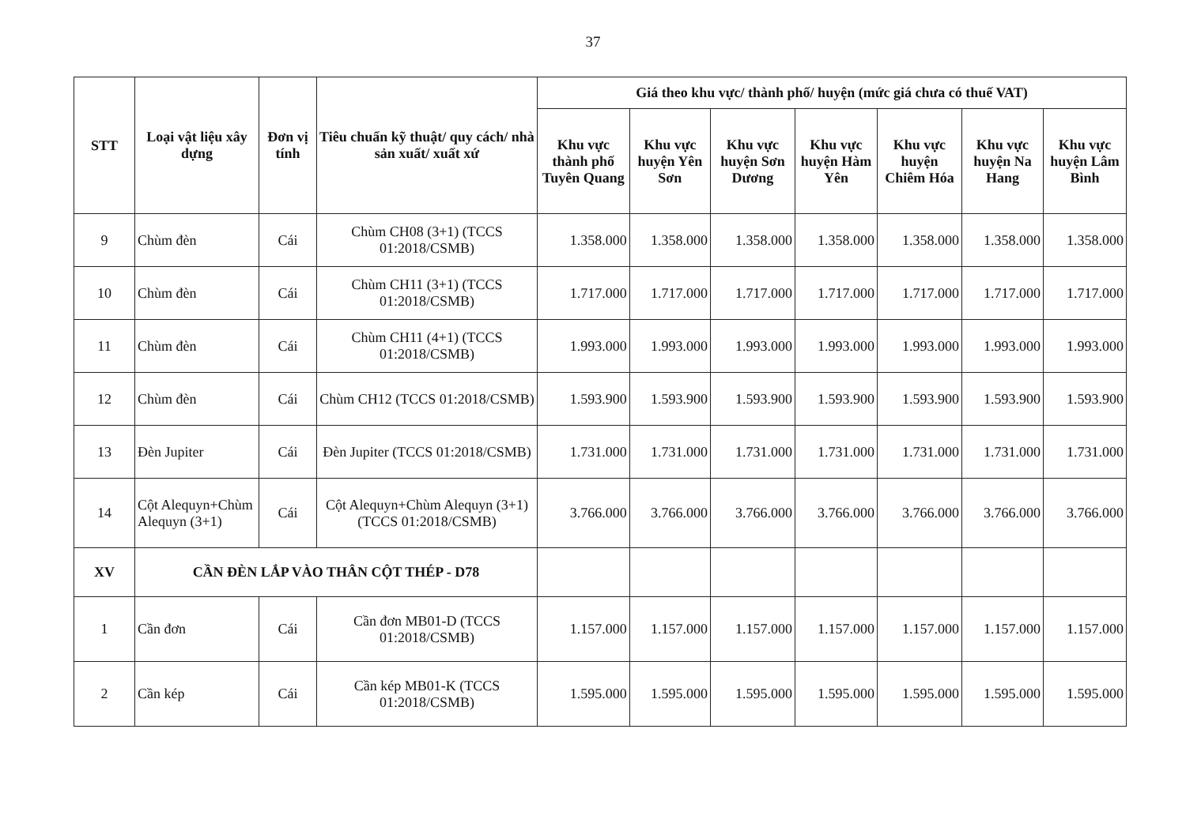37
| STT | Loại vật liệu xây dựng | Đơn vị tính | Tiêu chuẩn kỹ thuật/ quy cách/ nhà sản xuất/ xuất xứ | Giá theo khu vực/ thành phố/ huyện (mức giá chưa có thuế VAT) | | | | | | |
| --- | --- | --- | --- | --- | --- | --- | --- | --- | --- | --- |
| | | | | Khu vực thành phố Tuyên Quang | Khu vực huyện Yên Sơn | Khu vực huyện Sơn Dương | Khu vực huyện Hàm Yên | Khu vực huyện Chiêm Hóa | Khu vực huyện Na Hang | Khu vực huyện Lâm Bình |
| 9 | Chùm đèn | Cái | Chùm CH08 (3+1) (TCCS 01:2018/CSMB) | 1.358.000 | 1.358.000 | 1.358.000 | 1.358.000 | 1.358.000 | 1.358.000 | 1.358.000 |
| 10 | Chùm đèn | Cái | Chùm CH11 (3+1) (TCCS 01:2018/CSMB) | 1.717.000 | 1.717.000 | 1.717.000 | 1.717.000 | 1.717.000 | 1.717.000 | 1.717.000 |
| 11 | Chùm đèn | Cái | Chùm CH11 (4+1) (TCCS 01:2018/CSMB) | 1.993.000 | 1.993.000 | 1.993.000 | 1.993.000 | 1.993.000 | 1.993.000 | 1.993.000 |
| 12 | Chùm đèn | Cái | Chùm CH12 (TCCS 01:2018/CSMB) | 1.593.900 | 1.593.900 | 1.593.900 | 1.593.900 | 1.593.900 | 1.593.900 | 1.593.900 |
| 13 | Đèn Jupiter | Cái | Đèn Jupiter (TCCS 01:2018/CSMB) | 1.731.000 | 1.731.000 | 1.731.000 | 1.731.000 | 1.731.000 | 1.731.000 | 1.731.000 |
| 14 | Cột Alequyn+Chùm Alequyn (3+1) | Cái | Cột Alequyn+Chùm Alequyn (3+1) (TCCS 01:2018/CSMB) | 3.766.000 | 3.766.000 | 3.766.000 | 3.766.000 | 3.766.000 | 3.766.000 | 3.766.000 |
| XV | CẦN ĐÈN LẮP VÀO THÂN CỘT THÉP - D78 | | | | | | | | | |
| 1 | Cần đơn | Cái | Cần đơn MB01-D (TCCS 01:2018/CSMB) | 1.157.000 | 1.157.000 | 1.157.000 | 1.157.000 | 1.157.000 | 1.157.000 | 1.157.000 |
| 2 | Cần kép | Cái | Cần kép MB01-K (TCCS 01:2018/CSMB) | 1.595.000 | 1.595.000 | 1.595.000 | 1.595.000 | 1.595.000 | 1.595.000 | 1.595.000 |